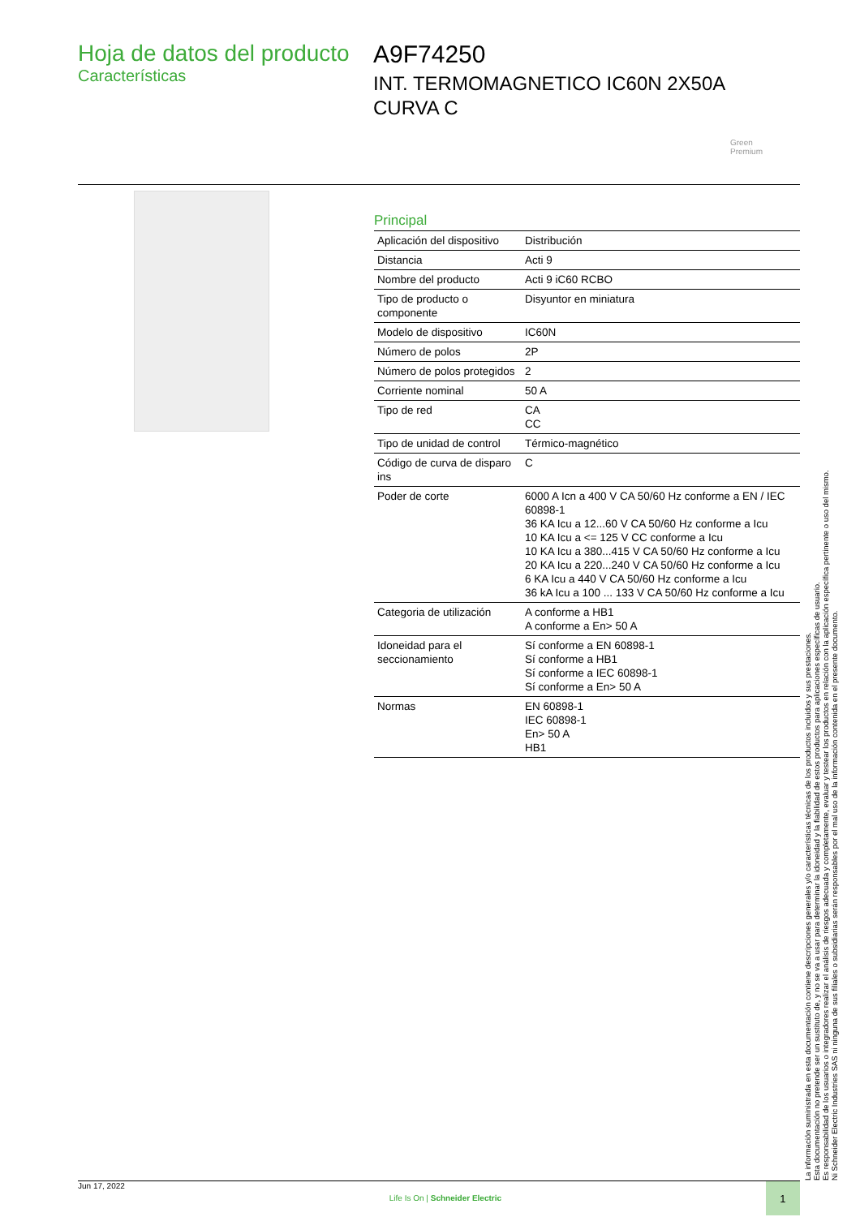Hoja de datos del producto
Características
A9F74250
INT. TERMOMAGNETICO IC60N 2X50A
CURVA C
Green
Premium
Principal
| Aplicación del dispositivo | Distribución |
| Distancia | Acti 9 |
| Nombre del producto | Acti 9 iC60 RCBO |
| Tipo de producto o componente | Disyuntor en miniatura |
| Modelo de dispositivo | IC60N |
| Número de polos | 2P |
| Número de polos protegidos | 2 |
| Corriente nominal | 50 A |
| Tipo de red | CA CC |
| Tipo de unidad de control | Térmico-magnético |
| Código de curva de disparo ins | C |
| Poder de corte | 6000 A Icn a 400 V CA 50/60 Hz conforme a EN / IEC 60898-1 36 KA Icu a 12...60 V CA 50/60 Hz conforme a Icu 10 KA Icu a <= 125 V CC conforme a Icu 10 KA Icu a 380...415 V CA 50/60 Hz conforme a Icu 20 KA Icu a 220...240 V CA 50/60 Hz conforme a Icu 6 KA Icu a 440 V CA 50/60 Hz conforme a Icu 36 kA Icu a 100 ... 133 V CA 50/60 Hz conforme a Icu |
| Categoria de utilización | A conforme a HB1 A conforme a En> 50 A |
| Idoneidad para el seccionamiento | Sí conforme a EN 60898-1 Sí conforme a HB1 Sí conforme a IEC 60898-1 Sí conforme a En> 50 A |
| Normas | EN 60898-1 IEC 60898-1 En> 50 A HB1 |
La información suministrada en esta documentación contiene descripciones generales y/o características técnicas de los productos incluidos y sus prestaciones.
Esta documentación no pretende ser un sustituto de, y no se va a usar para determinar la idoneidad y la fiabilidad de estos productos para aplicaciones específicas de usuario.
Es responsabilidad de los usuarios o integradores realizar el análisis de riesgos adecuada y completamente, evaluar y testear los productos en relación con la aplicación específica pertinente o uso del mismo.
Ni Schneider Electric Industries SAS ni ninguna de sus filiales o subsidiarias serán responsables por el mal uso de la información contenida en el presente documento.
Jun 17, 2022 Life Is On | Schneider Electric 1